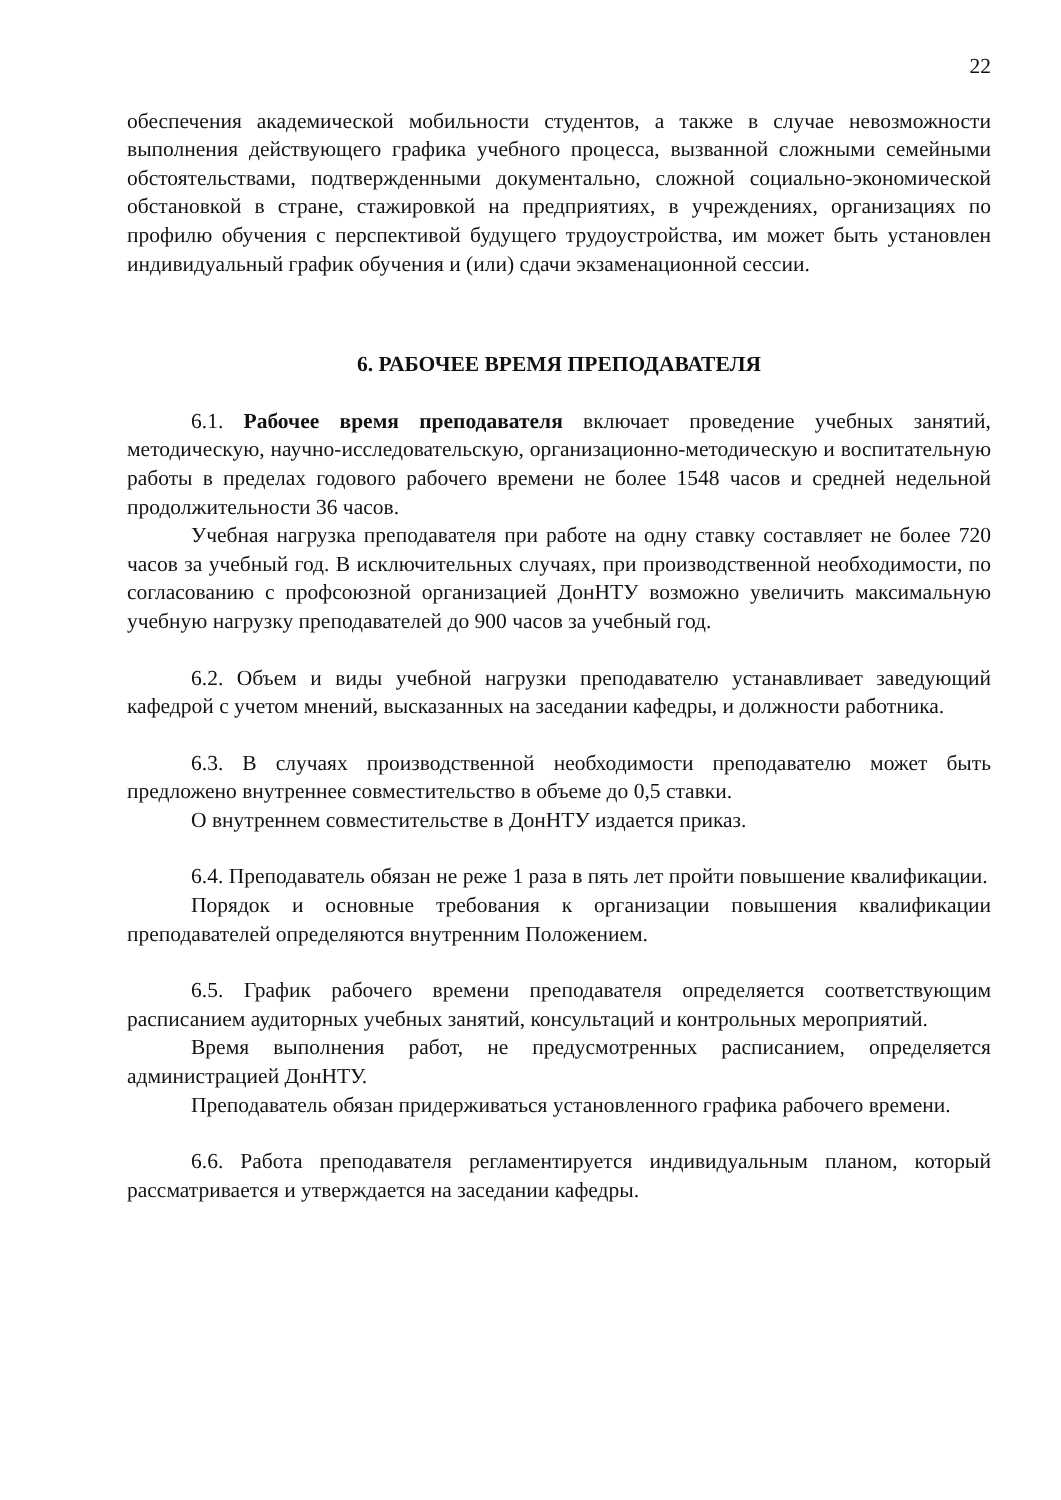22
обеспечения академической мобильности студентов, а также в случае невозможности выполнения действующего графика учебного процесса, вызванной сложными семейными обстоятельствами, подтвержденными документально, сложной социально-экономической обстановкой в стране, стажировкой на предприятиях, в учреждениях, организациях по профилю обучения с перспективой будущего трудоустройства, им может быть установлен индивидуальный график обучения и (или) сдачи экзаменационной сессии.
6. РАБОЧЕЕ ВРЕМЯ ПРЕПОДАВАТЕЛЯ
6.1. Рабочее время преподавателя включает проведение учебных занятий, методическую, научно-исследовательскую, организационно-методическую и воспитательную работы в пределах годового рабочего времени не более 1548 часов и средней недельной продолжительности 36 часов.
Учебная нагрузка преподавателя при работе на одну ставку составляет не более 720 часов за учебный год. В исключительных случаях, при производственной необходимости, по согласованию с профсоюзной организацией ДонНТУ возможно увеличить максимальную учебную нагрузку преподавателей до 900 часов за учебный год.
6.2. Объем и виды учебной нагрузки преподавателю устанавливает заведующий кафедрой с учетом мнений, высказанных на заседании кафедры, и должности работника.
6.3. В случаях производственной необходимости преподавателю может быть предложено внутреннее совместительство в объеме до 0,5 ставки.
О внутреннем совместительстве в ДонНТУ издается приказ.
6.4. Преподаватель обязан не реже 1 раза в пять лет пройти повышение квалификации.
Порядок и основные требования к организации повышения квалификации преподавателей определяются внутренним Положением.
6.5. График рабочего времени преподавателя определяется соответствующим расписанием аудиторных учебных занятий, консультаций и контрольных мероприятий.
Время выполнения работ, не предусмотренных расписанием, определяется администрацией ДонНТУ.
Преподаватель обязан придерживаться установленного графика рабочего времени.
6.6. Работа преподавателя регламентируется индивидуальным планом, который рассматривается и утверждается на заседании кафедры.